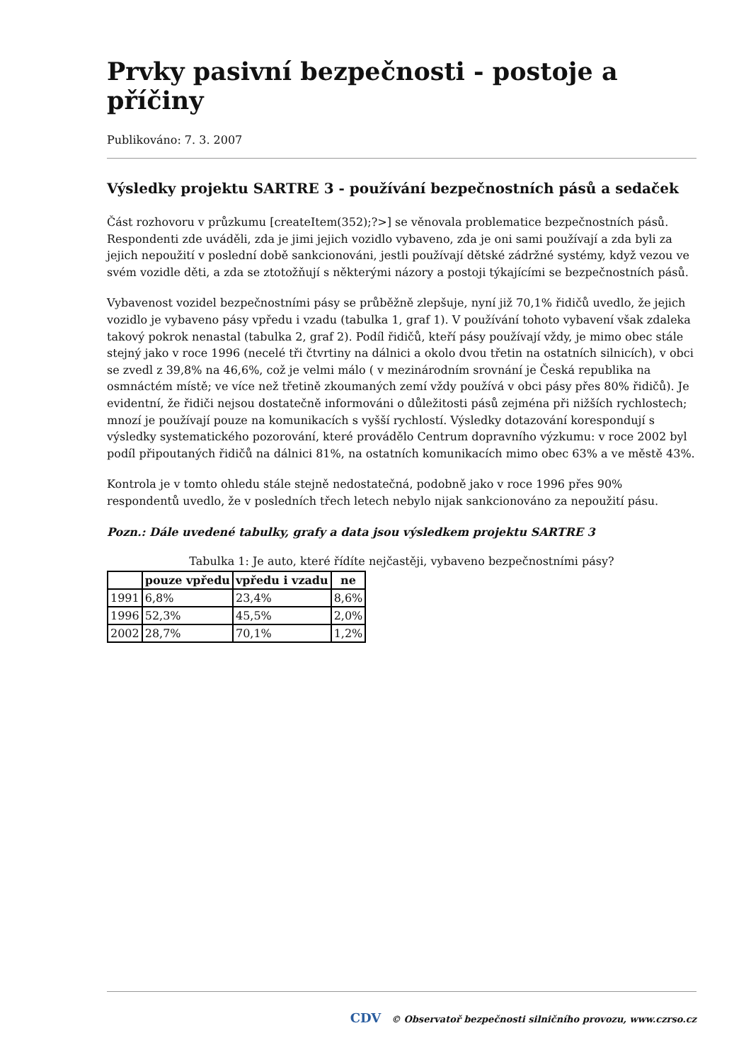Prvky pasivní bezpečnosti - postoje a příčiny
Publikováno: 7. 3. 2007
Výsledky projektu SARTRE 3 - používání bezpečnostních pásů a sedaček
Část rozhovoru v průzkumu [createItem(352);?>] se věnovala problematice bezpečnostních pásů. Respondenti zde uváděli, zda je jimi jejich vozidlo vybaveno, zda je oni sami používají a zda byli za jejich nepoužití v poslední době sankcionováni, jestli používají dětské zádržné systémy, když vezou ve svém vozidle děti, a zda se ztotožňují s některými názory a postoji týkajícími se bezpečnostních pásů.
Vybavenost vozidel bezpečnostními pásy se průběžně zlepšuje, nyní již 70,1% řidičů uvedlo, že jejich vozidlo je vybaveno pásy vpředu i vzadu (tabulka 1, graf 1). V používání tohoto vybavení však zdaleka takový pokrok nenastal (tabulka 2, graf 2). Podíl řidičů, kteří pásy používají vždy, je mimo obec stále stejný jako v roce 1996 (necelé tři čtvrtiny na dálnici a okolo dvou třetin na ostatních silnicích), v obci se zvedl z 39,8% na 46,6%, což je velmi málo ( v mezinárodním srovnání je Česká republika na osmnáctém místě; ve více než třetině zkoumaných zemí vždy používá v obci pásy přes 80% řidičů). Je evidentní, že řidiči nejsou dostatečně informováni o důležitosti pásů zejména při nižších rychlostech; mnozí je používají pouze na komunikacích s vyšší rychlostí. Výsledky dotazování korespondují s výsledky systematického pozorování, které provádělo Centrum dopravního výzkumu: v roce 2002 byl podíl připoutaných řidičů na dálnici 81%, na ostatních komunikacích mimo obec 63% a ve městě 43%.
Kontrola je v tomto ohledu stále stejně nedostatečná, podobně jako v roce 1996 přes 90% respondentů uvedlo, že v posledních třech letech nebylo nijak sankcionováno za nepoužití pásu.
Pozn.: Dále uvedené tabulky, grafy a data jsou výsledkem projektu SARTRE 3
Tabulka 1: Je auto, které řídíte nejčastěji, vybaveno bezpečnostními pásy?
| | pouze vpředu | vpředu i vzadu | ne |
| --- | --- | --- | --- |
| 1991 | 6,8% | 23,4% | 8,6% |
| 1996 | 52,3% | 45,5% | 2,0% |
| 2002 | 28,7% | 70,1% | 1,2% |
CDV © Observatoř bezpečnosti silničního provozu, www.czrso.cz